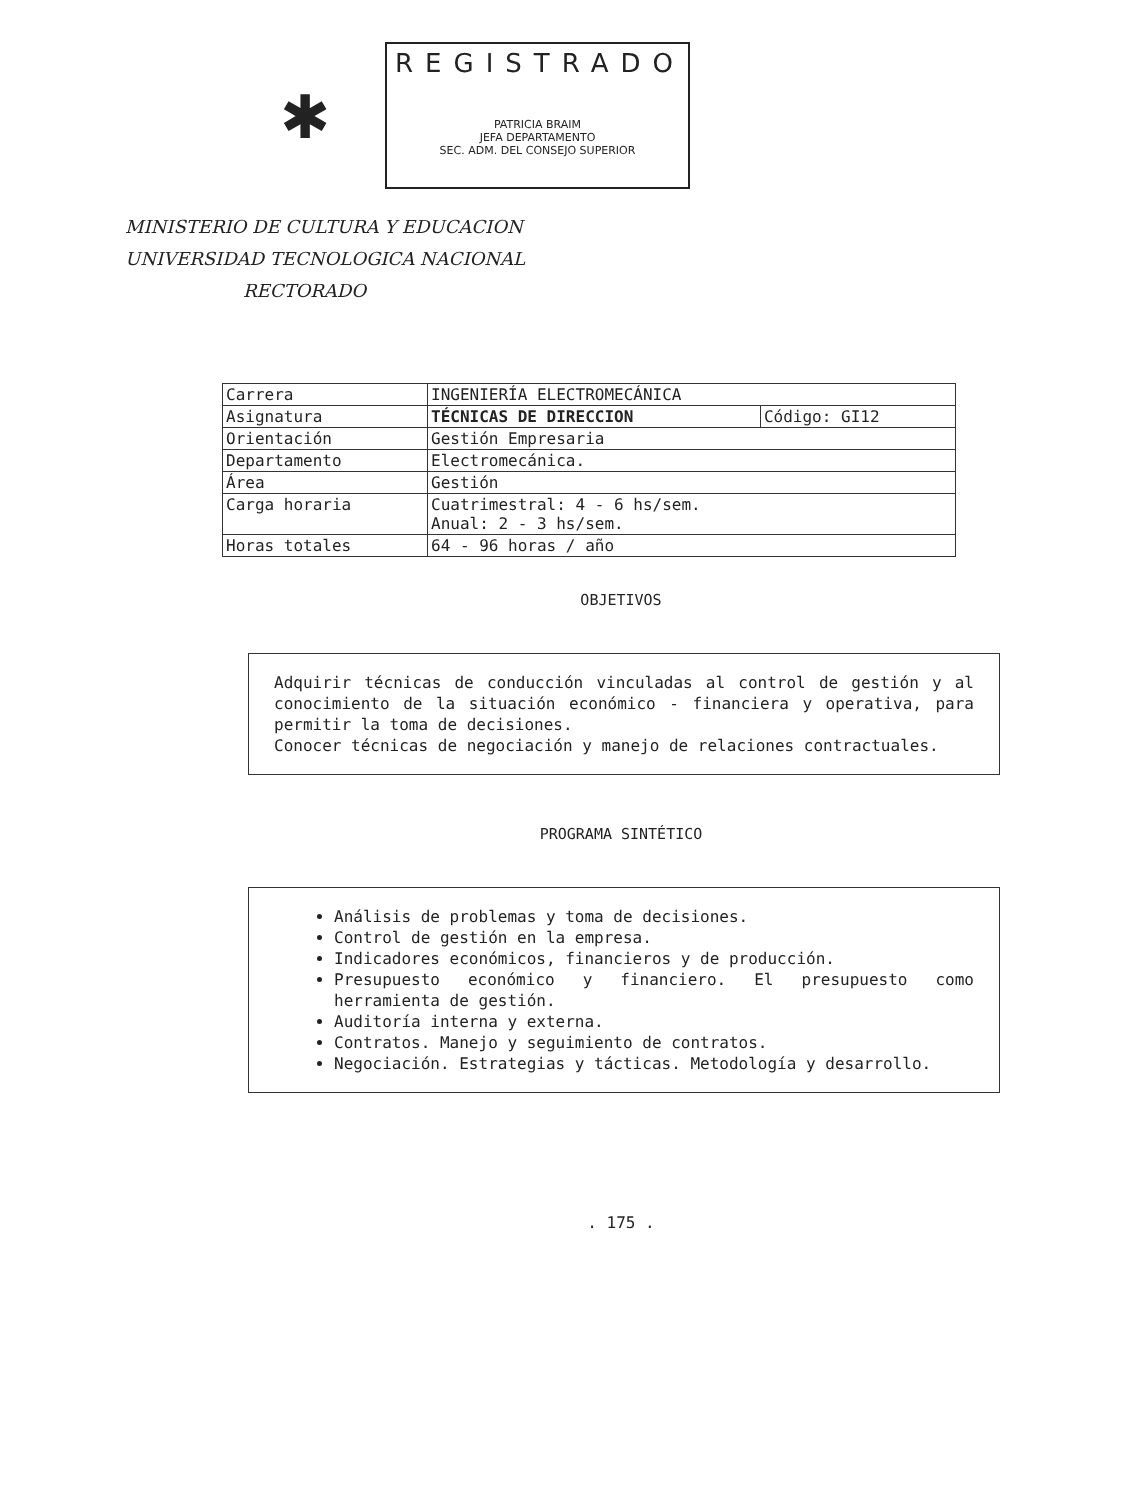✱
REGISTRADO
PATRICIA BRAIM
JEFA DEPARTAMENTO
SEC. ADM. DEL CONSEJO SUPERIOR
MINISTERIO DE CULTURA Y EDUCACION
UNIVERSIDAD TECNOLOGICA NACIONAL
RECTORADO
| Carrera | INGENIERÍA ELECTROMECÁNICA | |
| Asignatura | TÉCNICAS DE DIRECCION | Código: GI12 |
| Orientación | Gestión Empresaria | |
| Departamento | Electromecánica. | |
| Área | Gestión | |
| Carga horaria | Cuatrimestral: 4 - 6 hs/sem. Anual: 2 - 3 hs/sem. | |
| Horas totales | 64 - 96 horas / año | |
OBJETIVOS
Adquirir técnicas de conducción vinculadas al control de gestión y al conocimiento de la situación económico - financiera y operativa, para permitir la toma de decisiones.
Conocer técnicas de negociación y manejo de relaciones contractuales.
PROGRAMA SINTÉTICO
Análisis de problemas y toma de decisiones.
Control de gestión en la empresa.
Indicadores económicos, financieros y de producción.
Presupuesto económico y financiero. El presupuesto como herramienta de gestión.
Auditoría interna y externa.
Contratos. Manejo y seguimiento de contratos.
Negociación. Estrategias y tácticas. Metodología y desarrollo.
. 175 .